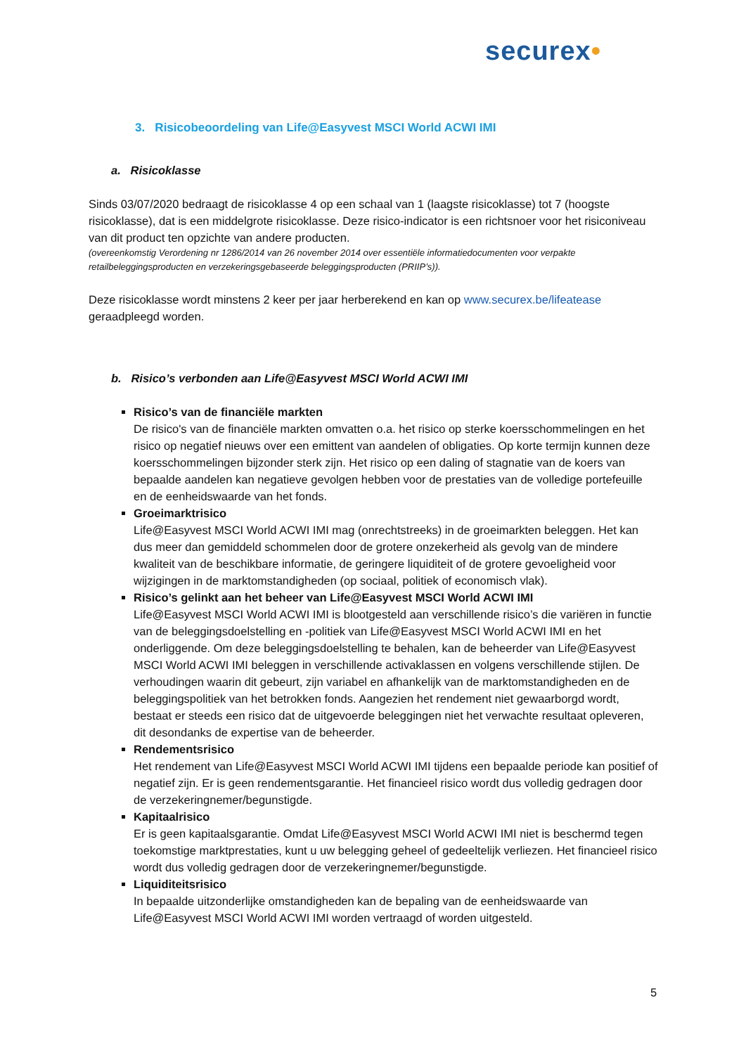securex•
3. Risicobeoordeling van Life@Easyvest MSCI World ACWI IMI
a. Risicoklasse
Sinds 03/07/2020 bedraagt de risicoklasse 4 op een schaal van 1 (laagste risicoklasse) tot 7 (hoogste risicoklasse), dat is een middelgrote risicoklasse. Deze risico-indicator is een richtsnoer voor het risiconiveau van dit product ten opzichte van andere producten.
(overeenkomstig Verordening nr 1286/2014 van 26 november 2014 over essentiële informatiedocumenten voor verpakte retailbeleggingsproducten en verzekeringsgebaseerde beleggingsproducten (PRIIP’s)).
Deze risicoklasse wordt minstens 2 keer per jaar herberekend en kan op www.securex.be/lifeatease geraadpleegd worden.
b. Risico’s verbonden aan Life@Easyvest MSCI World ACWI IMI
Risico’s van de financiële markten
De risico's van de financiële markten omvatten o.a. het risico op sterke koersschommelingen en het risico op negatief nieuws over een emittent van aandelen of obligaties. Op korte termijn kunnen deze koersschommelingen bijzonder sterk zijn. Het risico op een daling of stagnatie van de koers van bepaalde aandelen kan negatieve gevolgen hebben voor de prestaties van de volledige portefeuille en de eenheidswaarde van het fonds.
Groeimarktrisico
Life@Easyvest MSCI World ACWI IMI mag (onrechtstreeks) in de groeimarkten beleggen. Het kan dus meer dan gemiddeld schommelen door de grotere onzekerheid als gevolg van de mindere kwaliteit van de beschikbare informatie, de geringere liquiditeit of de grotere gevoeligheid voor wijzigingen in de marktomstandigheden (op sociaal, politiek of economisch vlak).
Risico’s gelinkt aan het beheer van Life@Easyvest MSCI World ACWI IMI
Life@Easyvest MSCI World ACWI IMI is blootgesteld aan verschillende risico’s die variëren in functie van de beleggingsdoelstelling en -politiek van Life@Easyvest MSCI World ACWI IMI en het onderliggende. Om deze beleggingsdoelstelling te behalen, kan de beheerder van Life@Easyvest MSCI World ACWI IMI beleggen in verschillende activaklassen en volgens verschillende stijlen. De verhoudingen waarin dit gebeurt, zijn variabel en afhankelijk van de marktomstandigheden en de beleggingspolitiek van het betrokken fonds. Aangezien het rendement niet gewaarborgd wordt, bestaat er steeds een risico dat de uitgevoerde beleggingen niet het verwachte resultaat opleveren, dit desondanks de expertise van de beheerder.
Rendementsrisico
Het rendement van Life@Easyvest MSCI World ACWI IMI tijdens een bepaalde periode kan positief of negatief zijn. Er is geen rendementsgarantie. Het financieel risico wordt dus volledig gedragen door de verzekeringnemer/begunstigde.
Kapitaalrisico
Er is geen kapitaalsgarantie. Omdat Life@Easyvest MSCI World ACWI IMI niet is beschermd tegen toekomstige marktprestaties, kunt u uw belegging geheel of gedeeltelijk verliezen. Het financieel risico wordt dus volledig gedragen door de verzekeringnemer/begunstigde.
Liquiditeitsrisico
In bepaalde uitzonderlijke omstandigheden kan de bepaling van de eenheidswaarde van Life@Easyvest MSCI World ACWI IMI worden vertraagd of worden uitgesteld.
5